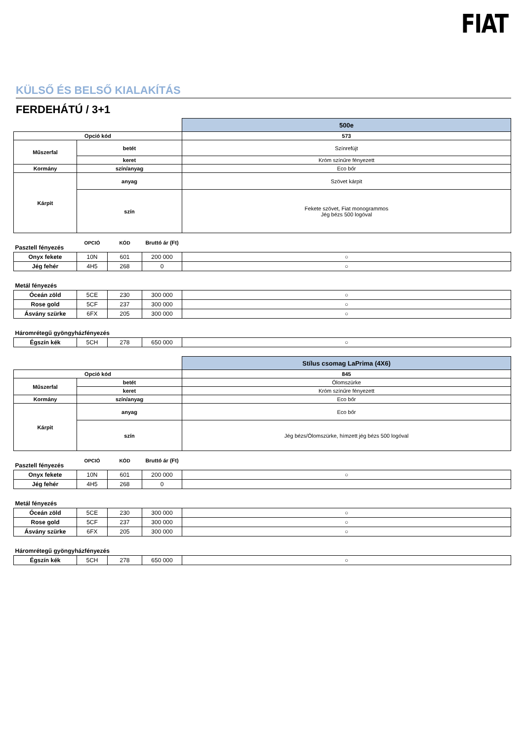FIAT
KÜLSŐ ÉS BELSŐ KIALAKÍTÁS
FERDEHÁTÚ / 3+1
| | | 500e |
| Opció kód | | 573 |
| Műszerfal | betét | Színrefújt |
| | keret | Króm színűre fényezett |
| Kormány | szín/anyag | Eco bőr |
| Kárpit | anyag | Szövet kárpit |
| | szín | Fekete szövet, Fiat monogrammos Jég bézs 500 logóval |
| Pasztell fényezés | OPCIÓ | KÓD | Bruttó ár (Ft) | |
| Onyx fekete | 10N | 601 | 200 000 | ○ |
| Jég fehér | 4H5 | 268 | 0 | ○ |
| Metál fényezés | | | | |
| Óceán zöld | 5CE | 230 | 300 000 | ○ |
| Rose gold | 5CF | 237 | 300 000 | ○ |
| Ásvány szürke | 6FX | 205 | 300 000 | ○ |
| Háromrétegű gyöngyházfényezés | | | | |
| Égszín kék | 5CH | 278 | 650 000 | ○ |
| | | Stílus csomag LaPrima (4X6) |
| Opció kód | | 845 |
| Műszerfal | betét | Ólomszürke |
| | keret | Króm színűre fényezett |
| Kormány | szín/anyag | Eco bőr |
| Kárpit | anyag | Eco bőr |
| | szín | Jég bézs/Ólomszürke, hímzett jég bézs 500 logóval |
| Pasztell fényezés | OPCIÓ | KÓD | Bruttó ár (Ft) | |
| Onyx fekete | 10N | 601 | 200 000 | ○ |
| Jég fehér | 4H5 | 268 | 0 | |
| Metál fényezés | | | | |
| Óceán zöld | 5CE | 230 | 300 000 | ○ |
| Rose gold | 5CF | 237 | 300 000 | ○ |
| Ásvány szürke | 6FX | 205 | 300 000 | ○ |
| Háromrétegű gyöngyházfényezés | | | | |
| Égszín kék | 5CH | 278 | 650 000 | ○ |